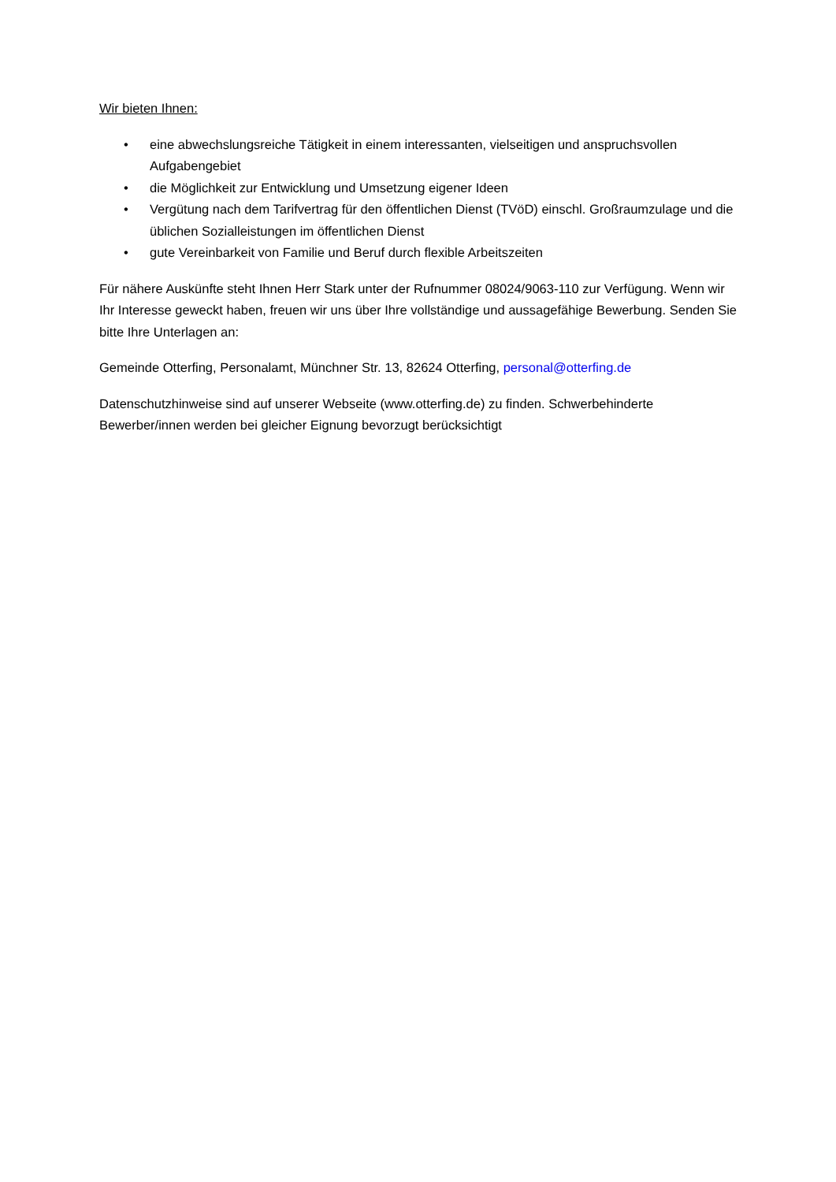Wir bieten Ihnen:
• eine abwechslungsreiche Tätigkeit in einem interessanten, vielseitigen und anspruchsvollen Aufgabengebiet
• die Möglichkeit zur Entwicklung und Umsetzung eigener Ideen
• Vergütung nach dem Tarifvertrag für den öffentlichen Dienst (TVöD) einschl. Großraumzulage und die üblichen Sozialleistungen im öffentlichen Dienst
• gute Vereinbarkeit von Familie und Beruf durch flexible Arbeitszeiten
Für nähere Auskünfte steht Ihnen Herr Stark unter der Rufnummer 08024/9063-110 zur Verfügung. Wenn wir Ihr Interesse geweckt haben, freuen wir uns über Ihre vollständige und aussagefähige Bewerbung. Senden Sie bitte Ihre Unterlagen an:
Gemeinde Otterfing, Personalamt, Münchner Str. 13, 82624 Otterfing, personal@otterfing.de
Datenschutzhinweise sind auf unserer Webseite (www.otterfing.de) zu finden. Schwerbehinderte Bewerber/innen werden bei gleicher Eignung bevorzugt berücksichtigt